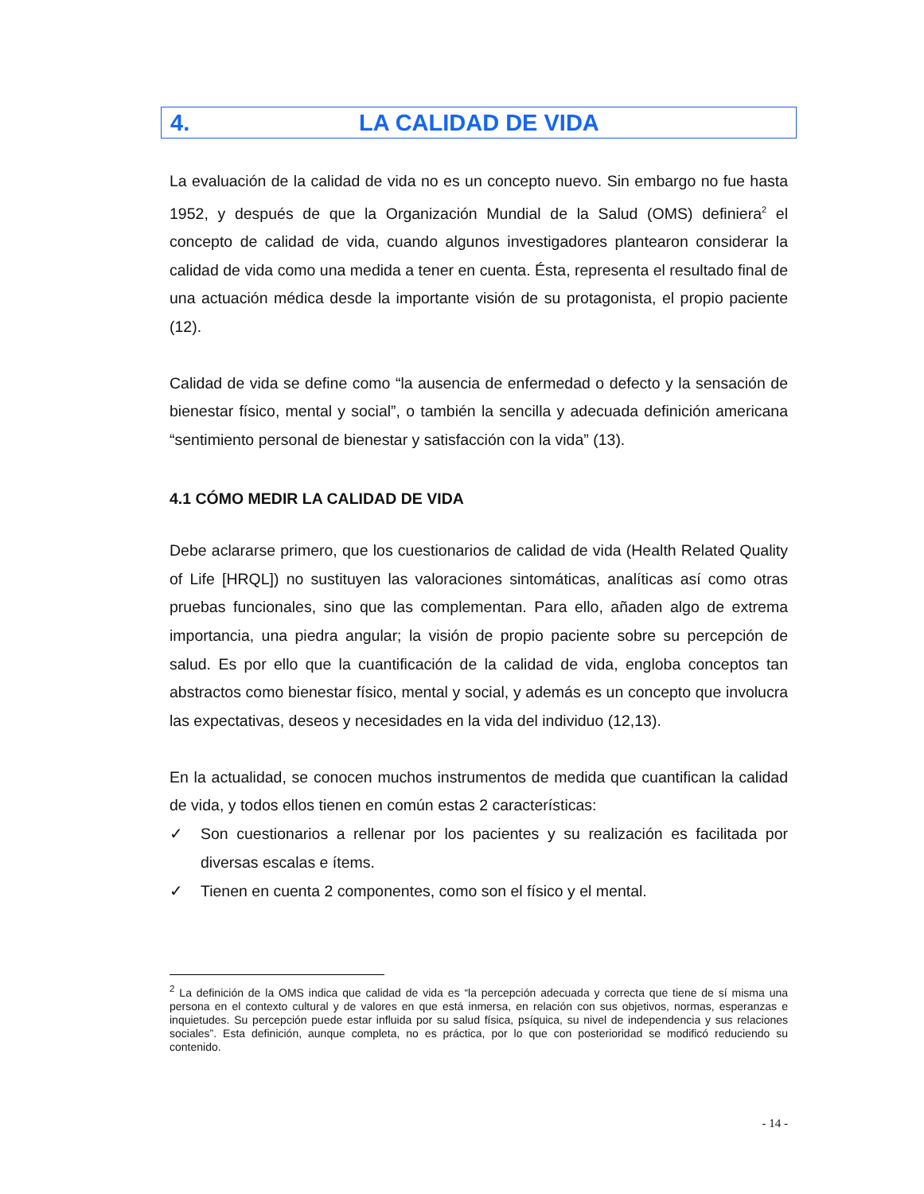4. LA CALIDAD DE VIDA
La evaluación de la calidad de vida no es un concepto nuevo. Sin embargo no fue hasta 1952, y después de que la Organización Mundial de la Salud (OMS) definiera<sup>2</sup> el concepto de calidad de vida, cuando algunos investigadores plantearon considerar la calidad de vida como una medida a tener en cuenta. Ésta, representa el resultado final de una actuación médica desde la importante visión de su protagonista, el propio paciente (12).
Calidad de vida se define como “la ausencia de enfermedad o defecto y la sensación de bienestar físico, mental y social”, o también la sencilla y adecuada definición americana “sentimiento personal de bienestar y satisfacción con la vida” (13).
4.1 CÓMO MEDIR LA CALIDAD DE VIDA
Debe aclararse primero, que los cuestionarios de calidad de vida (Health Related Quality of Life [HRQL]) no sustituyen las valoraciones sintomáticas, analíticas así como otras pruebas funcionales, sino que las complementan. Para ello, añaden algo de extrema importancia, una piedra angular; la visión de propio paciente sobre su percepción de salud. Es por ello que la cuantificación de la calidad de vida, engloba conceptos tan abstractos como bienestar físico, mental y social, y además es un concepto que involucra las expectativas, deseos y necesidades en la vida del individuo (12,13).
En la actualidad, se conocen muchos instrumentos de medida que cuantifican la calidad de vida, y todos ellos tienen en común estas 2 características:
✓ Son cuestionarios a rellenar por los pacientes y su realización es facilitada por diversas escalas e ítems.
✓ Tienen en cuenta 2 componentes, como son el físico y el mental.
<sup>2</sup> La definición de la OMS indica que calidad de vida es “la percepción adecuada y correcta que tiene de sí misma una persona en el contexto cultural y de valores en que está inmersa, en relación con sus objetivos, normas, esperanzas e inquietudes. Su percepción puede estar influida por su salud física, psíquica, su nivel de independencia y sus relaciones sociales”. Esta definición, aunque completa, no es práctica, por lo que con posterioridad se modificó reduciendo su contenido.
- 14 -